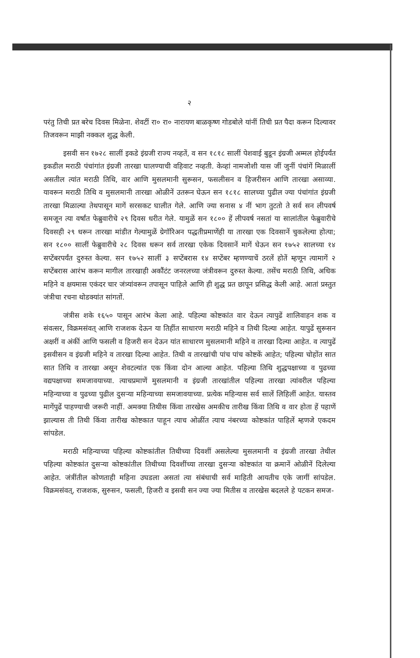२
परंतु तिची प्रत बरेच दिवस मिळेना. शेवटीं रा० रा० नारायण बाळकृष्ण गोडबोले यांनीं तिची प्रत पैदा करून दिल्यावर तिजवरून माझी नक्कल शुद्ध केली.
इसवी सन १७२८ सालीं इकडे इंग्रजी राज्य नव्हतें, व सन १८१८ सालीं पेशवाई बुडून इंग्रजी अम्मल होईपर्यंत इकडील मराठी पंचांगांत इंग्रजी तारखा घालण्याची वहिवाट नव्हती. केव्हां नामजोशी यास जीं जुनीं पंचांगें मिळालीं असतील त्यांत मराठी तिथि, वार आणि मुसलमानी सुरूसन, फसलीसन व हिजरीसन आणि तारखा असाव्या. यावरून मराठी तिथि व मुसलमानी तारखा ओळीनें उतरून घेऊन सन १८१८ सालच्या पुढील ज्या पंचांगांत इंग्रजी तारखा मिळाल्या तेथपासून मागें सरसकट घालीत गेले. आणि ज्या सनास ४ नीं भाग तुटतो ते सर्व सन लीपवर्ष समजून त्या वर्षांत फेब्रुवारीचे २९ दिवस धरीत गेले. यामुळें सन १८०० हें लीपवर्ष नसतां या सालांतील फेब्रुवारीचे दिवसही २९ धरून तारखा मांडीत गेल्यामुळें ग्रेगॉरिअन पद्धतीप्रमाणेंही या तारखा एक दिवसानें चुकलेल्या होत्या; सन १८०० सालीं फेब्रुवारीचे २८ दिवस धरून सर्व तारखा एकेक दिवसानें मागें घेऊन सन १७५२ सालच्या १४ सप्टेंबरपर्यंत दुरुस्त केल्या. सन १७५२ सालीं ३ सप्टेंबरास १४ सप्टेंबर म्हणण्याचें ठरलें होतें म्हणून त्यामागें २ सप्टेंबरास आरंभ करून मागील तारखाही अकौंटंट जनरलच्या जंत्रीवरून दुरुस्त केल्या. तसेंच मराठी तिथि, अधिक महिने व क्षयमास एकंदर चार जंत्र्यांवरून तपासून पाहिले आणि ही शुद्ध प्रत छापून प्रसिद्ध केली आहे. आतां प्रस्तुत जंत्रीचा रचना थोडक्यांत सांगतों.
जंत्रीस शके १६५० पासून आरंभ केला आहे. पहिल्या कोष्टकांत वार देऊन त्यापुढें शालिवाहन शक व संवत्सर, विक्रमसंवत् आणि राजशक देऊन या तिहींत साधारण मराठी महिने व तिथी दिल्या आहेत. यापुढें सुरूसन अक्षरीं व अंकीं आणि फसली व हिजरी सन देऊन यांत साधारण मुसलमानी महिने व तारखा दिल्या आहेत. व त्यापुढें इसवीसन व इंग्रजी महिने व तारखा दिल्या आहेत. तिथी व तारखांची पांच पांच कोष्टकें आहेत; पहिल्या चोहोंत सात सात तिथि व तारखा असून शेवटल्यांत एक किंवा दोन आल्या आहेत. पहिल्या तिथि शुद्धपक्षाच्या व पुढच्या वद्यपक्षाच्या समजावयाच्या. त्याचप्रमाणें मुसलमानी व इंग्रजी तारखांतील पहिल्या तारखा त्यांवरील पहिल्या महिन्याच्या व पुढच्या पुढील दुसऱ्या महिन्याच्या समजावयाच्या. प्रत्येक महिन्यास सर्व सालें लिहिलीं आहेत. यास्तव मागेंपुढें पाहण्याची जरूरी नाहीं. अमक्या तिथीस किंवा तारखेस अमकीच तारीख किंवा तिथि व वार होता हें पहाणें झाल्यास ती तिथी किंवा तारीख कोष्टकात पाहून त्याच ओळींत त्याच नंबरच्या कोष्टकांत पाहिलें म्हणजे एकदम सांपडेल.
मराठी महिन्याच्या पहिल्या कोष्टकांतील तिथीच्या दिवशीं असलेल्या मुसलमानी व इंग्रजी तारखा तेथील पहिल्या कोष्टकांत दुसऱ्या कोष्टकांतील तिथीच्या दिवशींच्या तारखा दुसऱ्या कोष्टकांत या क्रमानें ओळीनें दिलेल्या आहेत. जंत्रींतील कोणताही महिना उघडला असतां त्या संबंधाची सर्व माहिती आयतीच एके जागीं सांपडेल. विक्रमसंवत्, राजशक, सुरुसन, फसली, हिजरी व इसवी सन ज्या ज्या मितीस व तारखेस बदलले हे पटकन समज-